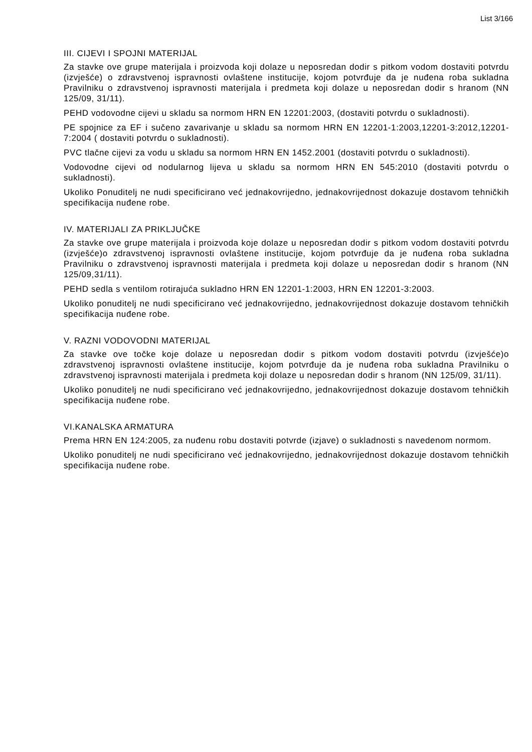List 3/166
III. CIJEVI I SPOJNI MATERIJAL
Za stavke ove grupe materijala i proizvoda koji dolaze u neposredan dodir s pitkom vodom dostaviti potvrdu (izvješće) o zdravstvenoj ispravnosti ovlaštene institucije, kojom potvrđuje da je nuđena roba sukladna Pravilniku o zdravstvenoj ispravnosti materijala i predmeta koji dolaze u neposredan dodir s hranom (NN 125/09, 31/11).
PEHD vodovodne cijevi u skladu sa normom HRN EN 12201:2003, (dostaviti potvrdu o sukladnosti).
PE spojnice za EF i sučeno zavarivanje u skladu sa normom HRN EN 12201-1:2003,12201-3:2012,12201-7:2004 ( dostaviti potvrdu o sukladnosti).
PVC tlačne cijevi za vodu u skladu sa normom HRN EN 1452.2001 (dostaviti potvrdu o sukladnosti).
Vodovodne cijevi od nodularnog lijeva u skladu sa normom HRN EN 545:2010 (dostaviti potvrdu o sukladnosti).
Ukoliko Ponuditelj ne nudi specificirano već jednakovrijedno, jednakovrijednost dokazuje dostavom tehničkih specifikacija nuđene robe.
IV. MATERIJALI ZA PRIKLJUČKE
Za stavke ove grupe materijala i proizvoda koje dolaze u neposredan dodir s pitkom vodom dostaviti potvrdu (izvješće)o zdravstvenoj ispravnosti ovlaštene institucije, kojom potvrđuje da je nuđena roba sukladna Pravilniku o zdravstvenoj ispravnosti materijala i predmeta koji dolaze u neposredan dodir s hranom (NN 125/09,31/11).
PEHD sedla s ventilom rotirajuća sukladno HRN EN 12201-1:2003, HRN EN 12201-3:2003.
Ukoliko ponuditelj ne nudi specificirano već jednakovrijedno, jednakovrijednost dokazuje dostavom tehničkih specifikacija nuđene robe.
V. RAZNI VODOVODNI MATERIJAL
Za stavke ove točke koje dolaze u neposredan dodir s pitkom vodom dostaviti potvrdu (izvješće)o zdravstvenoj ispravnosti ovlaštene institucije, kojom potvrđuje da je nuđena roba sukladna Pravilniku o zdravstvenoj ispravnosti materijala i predmeta koji dolaze u neposredan dodir s hranom (NN 125/09, 31/11).
Ukoliko ponuditelj ne nudi specificirano već jednakovrijedno, jednakovrijednost dokazuje dostavom tehničkih specifikacija nuđene robe.
VI.KANALSKA ARMATURA
Prema HRN EN 124:2005, za nuđenu robu dostaviti potvrde (izjave) o sukladnosti s navedenom normom.
Ukoliko ponuditelj ne nudi specificirano već jednakovrijedno, jednakovrijednost dokazuje dostavom tehničkih specifikacija nuđene robe.